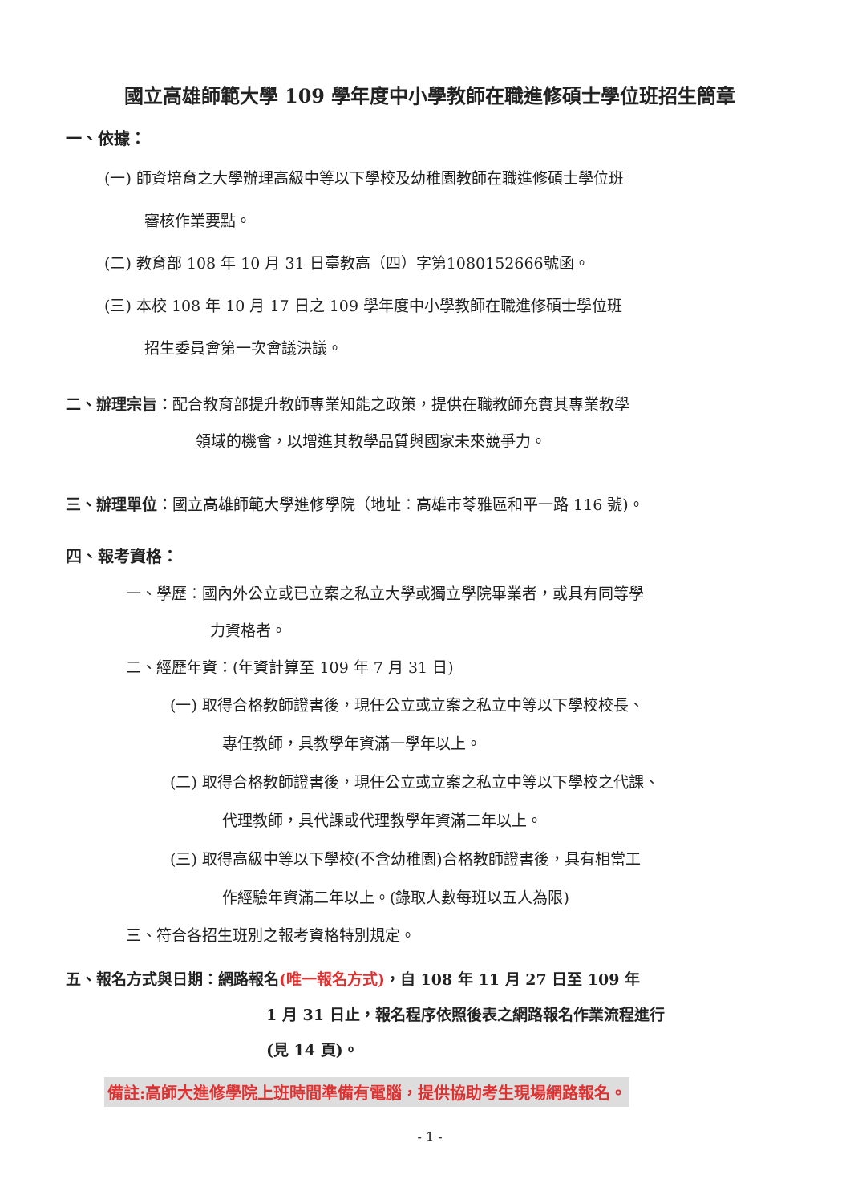國立高雄師範大學 109 學年度中小學教師在職進修碩士學位班招生簡章
一、依據：
(一) 師資培育之大學辦理高級中等以下學校及幼稚園教師在職進修碩士學位班
審核作業要點。
(二) 教育部 108 年 10 月 31 日臺教高（四）字第1080152666號函。
(三) 本校 108 年 10 月 17 日之 109 學年度中小學教師在職進修碩士學位班
招生委員會第一次會議決議。
二、辦理宗旨：配合教育部提升教師專業知能之政策，提供在職教師充實其專業教學
領域的機會，以增進其教學品質與國家未來競爭力。
三、辦理單位：國立高雄師範大學進修學院（地址：高雄市苓雅區和平一路 116 號)。
四、報考資格：
一、學歷：國內外公立或已立案之私立大學或獨立學院畢業者，或具有同等學
力資格者。
二、經歷年資：(年資計算至 109 年 7 月 31 日)
(一) 取得合格教師證書後，現任公立或立案之私立中等以下學校校長、
專任教師，具教學年資滿一學年以上。
(二) 取得合格教師證書後，現任公立或立案之私立中等以下學校之代課、
代理教師，具代課或代理教學年資滿二年以上。
(三) 取得高級中等以下學校(不含幼稚園)合格教師證書後，具有相當工
作經驗年資滿二年以上。(錄取人數每班以五人為限)
三、符合各招生班別之報考資格特別規定。
五、報名方式與日期：網路報名(唯一報名方式)，自 108 年 11 月 27 日至 109 年
1 月 31 日止，報名程序依照後表之網路報名作業流程進行
(見 14 頁)。
備註:高師大進修學院上班時間準備有電腦，提供協助考生現場網路報名。
- 1 -